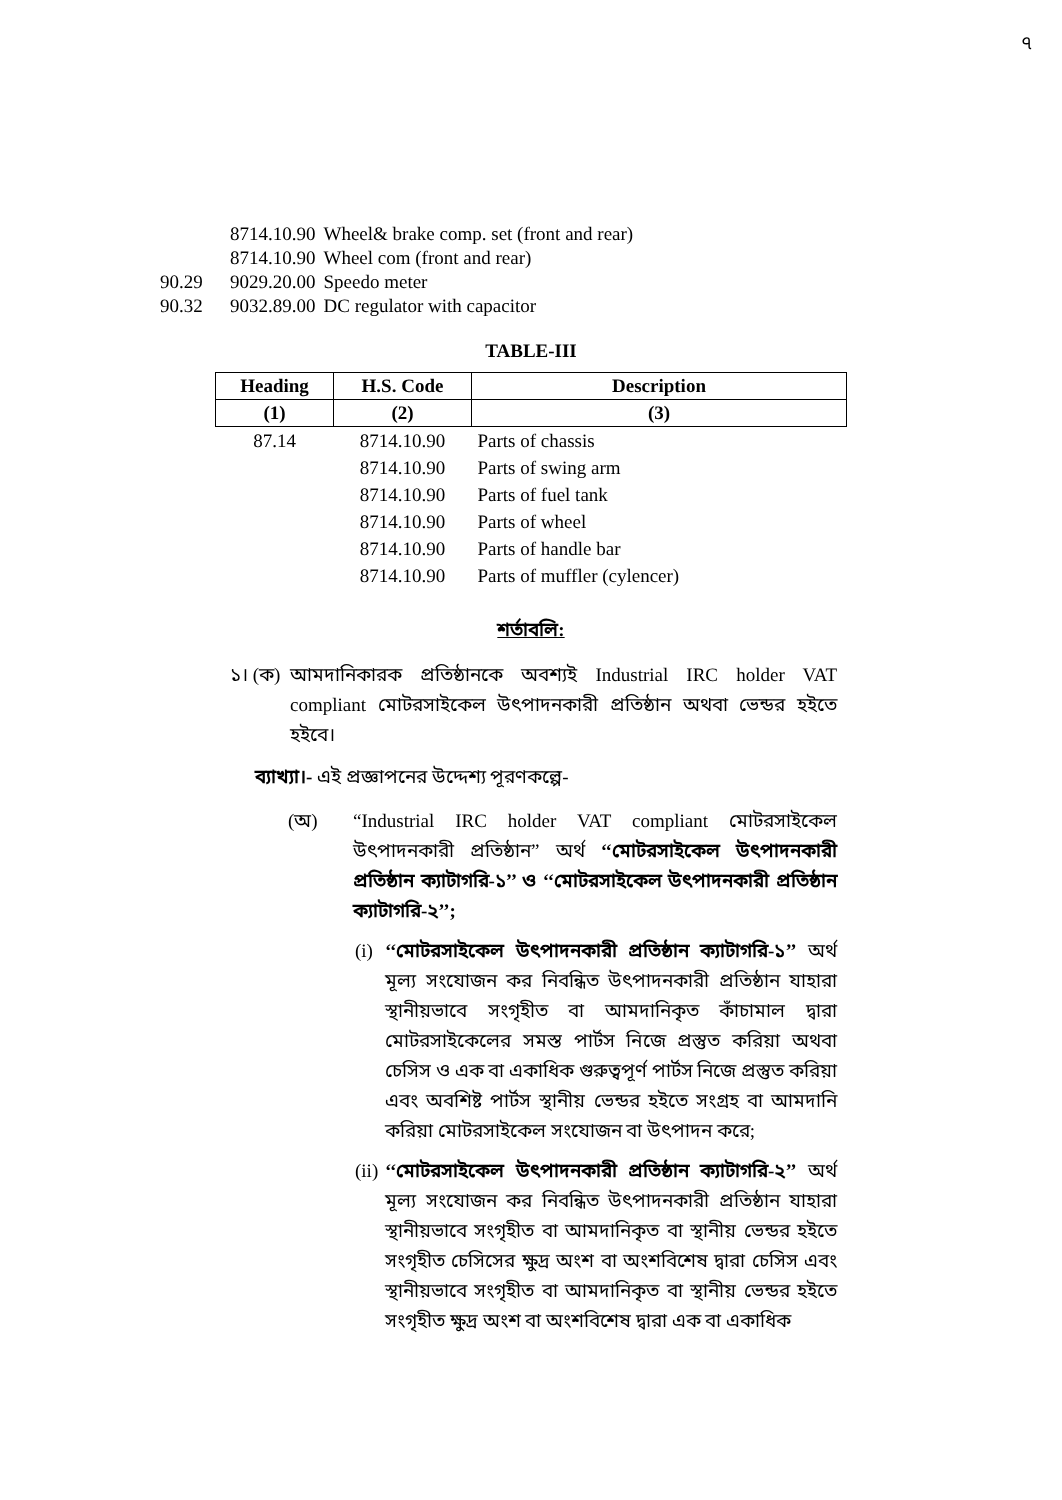৭
| | 8714.10.90 | Wheel& brake comp. set (front and rear) |
| | 8714.10.90 | Wheel com (front and rear) |
| 90.29 | 9029.20.00 | Speedo meter |
| 90.32 | 9032.89.00 | DC regulator with capacitor |
TABLE-III
| Heading | H.S. Code | Description |
| --- | --- | --- |
| (1) | (2) | (3) |
| 87.14 | 8714.10.90 | Parts of chassis |
| | 8714.10.90 | Parts of swing arm |
| | 8714.10.90 | Parts of fuel tank |
| | 8714.10.90 | Parts of wheel |
| | 8714.10.90 | Parts of handle bar |
| | 8714.10.90 | Parts of muffler (cylencer) |
শর্তাবলি:
১। (ক) আমদানিকারক প্রতিষ্ঠানকে অবশ্যই Industrial IRC holder VAT compliant মোটরসাইকেল উৎপাদনকারী প্রতিষ্ঠান অথবা ভেন্ডর হইতে হইবে।
ব্যাখ্যা।- এই প্রজ্ঞাপনের উদ্দেশ্য পূরণকল্পে-
(অ) “Industrial IRC holder VAT compliant মোটরসাইকেল উৎপাদনকারী প্রতিষ্ঠান” অর্থ ‘‘মোটরসাইকেল উৎপাদনকারী প্রতিষ্ঠান ক্যাটাগরি-১’’ ও ‘‘মোটরসাইকেল উৎপাদনকারী প্রতিষ্ঠান ক্যাটাগরি-২’’;
(i) ‘‘মোটরসাইকেল উৎপাদনকারী প্রতিষ্ঠান ক্যাটাগরি-১’’ অর্থ মূল্য সংযোজন কর নিবন্ধিত উৎপাদনকারী প্রতিষ্ঠান যাহারা স্থানীয়ভাবে সংগৃহীত বা আমদানিকৃত কাঁচামাল দ্বারা মোটরসাইকেলের সমস্ত পার্টস নিজে প্রস্তুত করিয়া অথবা চেসিস ও এক বা একাধিক গুরুত্বপূর্ণ পার্টস নিজে প্রস্তুত করিয়া এবং অবশিষ্ট পার্টস স্থানীয় ভেন্ডর হইতে সংগ্রহ বা আমদানি করিয়া মোটরসাইকেল সংযোজন বা উৎপাদন করে;
(ii) ‘‘মোটরসাইকেল উৎপাদনকারী প্রতিষ্ঠান ক্যাটাগরি-২’’ অর্থ মূল্য সংযোজন কর নিবন্ধিত উৎপাদনকারী প্রতিষ্ঠান যাহারা স্থানীয়ভাবে সংগৃহীত বা আমদানিকৃত বা স্থানীয় ভেন্ডর হইতে সংগৃহীত চেসিসের ক্ষুদ্র অংশ বা অংশবিশেষ দ্বারা চেসিস এবং স্থানীয়ভাবে সংগৃহীত বা আমদানিকৃত বা স্থানীয় ভেন্ডর হইতে সংগৃহীত ক্ষুদ্র অংশ বা অংশবিশেষ দ্বারা এক বা একাধিক